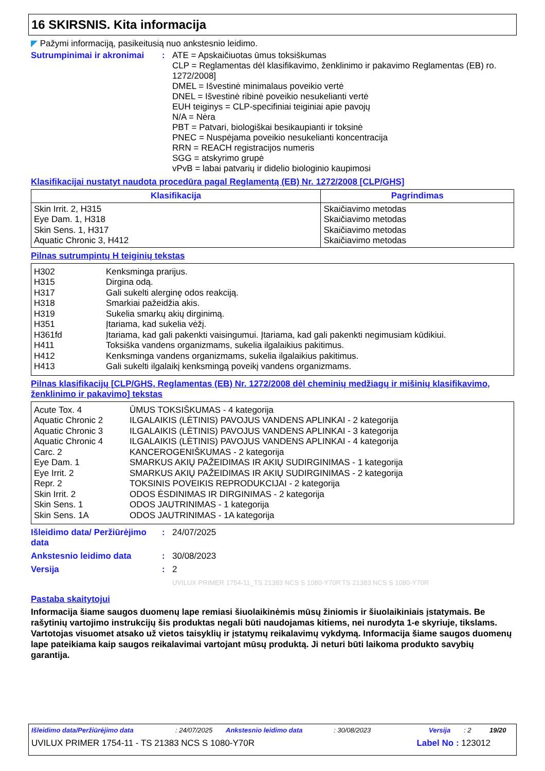16 SKIRSNIS. Kita informacija
◤ Pažymi informaciją, pasikeitusią nuo ankstesnio leidimo.
Sutrumpinimai ir akronimai
: ATE = Apskaičiuotas ūmus toksiškumas
CLP = Reglamentas dėl klasifikavimo, ženklinimo ir pakavimo Reglamentas (EB) ro. 1272/2008]
DMEL = Išvestinė minimalaus poveikio vertė
DNEL = Išvestinė ribinė poveikio nesukelianti vertė
EUH teiginys = CLP-specifiniai teiginiai apie pavojų
N/A = Nėra
PBT = Patvari, biologiškai besikaupianti ir toksinė
PNEC = Nuspėjama poveikio nesukelianti koncentracija
RRN = REACH registracijos numeris
SGG = atskyrimo grupė
vPvB = labai patvarių ir didelio biologinio kaupimosi
Klasifikacijai nustatyt naudota procedūra pagal Reglamentą (EB) Nr. 1272/2008 [CLP/GHS]
| Klasifikacija | Pagrindimas |
| --- | --- |
| Skin Irrit. 2, H315 Eye Dam. 1, H318 Skin Sens. 1, H317 Aquatic Chronic 3, H412 | Skaičiavimo metodas Skaičiavimo metodas Skaičiavimo metodas Skaičiavimo metodas |
Pilnas sutrumpintų H teiginių tekstas
| H302 | Kenksminga prarijus. |
| H315 | Dirgina odą. |
| H317 | Gali sukelti alerginę odos reakciją. |
| H318 | Smarkiai pažeidžia akis. |
| H319 | Sukelia smarkų akių dirginimą. |
| H351 | Įtariama, kad sukelia vėžį. |
| H361fd | Įtariama, kad gali pakenkti vaisingumui. Įtariama, kad gali pakenkti negimusiam kūdikiui. |
| H411 | Toksiška vandens organizmams, sukelia ilgalaikius pakitimus. |
| H412 | Kenksminga vandens organizmams, sukelia ilgalaikius pakitimus. |
| H413 | Gali sukelti ilgalaikį kenksmingą poveikį vandens organizmams. |
Pilnas klasifikacijų [CLP/GHS, Reglamentas (EB) Nr. 1272/2008 dėl cheminių medžiagų ir mišinių klasifikavimo, ženklinimo ir pakavimo] tekstas
| Acute Tox. 4 | ŪMUS TOKSIŠKUMAS - 4 kategorija |
| Aquatic Chronic 2 | ILGALAIKIS (LĖTINIS) PAVOJUS VANDENS APLINKAI - 2 kategorija |
| Aquatic Chronic 3 | ILGALAIKIS (LĖTINIS) PAVOJUS VANDENS APLINKAI - 3 kategorija |
| Aquatic Chronic 4 | ILGALAIKIS (LĖTINIS) PAVOJUS VANDENS APLINKAI - 4 kategorija |
| Carc. 2 | KANCEROGENIŠKUMAS - 2 kategorija |
| Eye Dam. 1 | SMARKUS AKIŲ PAŽEIDIMAS IR AKIŲ SUDIRGINIMAS - 1 kategorija |
| Eye Irrit. 2 | SMARKUS AKIŲ PAŽEIDIMAS IR AKIŲ SUDIRGINIMAS - 2 kategorija |
| Repr. 2 | TOKSINIS POVEIKIS REPRODUKCIJAI - 2 kategorija |
| Skin Irrit. 2 | ODOS ĖSDINIMAS IR DIRGINIMAS - 2 kategorija |
| Skin Sens. 1 | ODOS JAUTRINIMAS - 1 kategorija |
| Skin Sens. 1A | ODOS JAUTRINIMAS - 1A kategorija |
Išleidimo data/ Peržiūrėjimo data
: 24/07/2025
Ankstesnio leidimo data : 30/08/2023
Versija : 2
UVILUX PRIMER 1754-11_TS 21383 NCS S 1080-Y70R
TS 21383 NCS S 1080-Y70R
Pastaba skaitytojui
Informacija šiame saugos duomenų lape remiasi šiuolaikinėmis mūsų žiniomis ir šiuolaikiniais įstatymais. Be rašytinių vartojimo instrukcijų šis produktas negali būti naudojamas kitiems, nei nurodyta 1-e skyriuje, tikslams. Vartotojas visuomet atsako už vietos taisyklių ir įstatymų reikalavimų vykdymą. Informacija šiame saugos duomenų lape pateikiama kaip saugos reikalavimai vartojant mūsų produktą. Ji neturi būti laikoma produkto savybių garantija.
Išleidimo data/Peržiūrėjimo data: 24/07/2025 Ankstesnio leidimo data: 30/08/2023 Versija: 2 19/20
UVILUX PRIMER 1754-11 - TS 21383 NCS S 1080-Y70R Label No : 123012